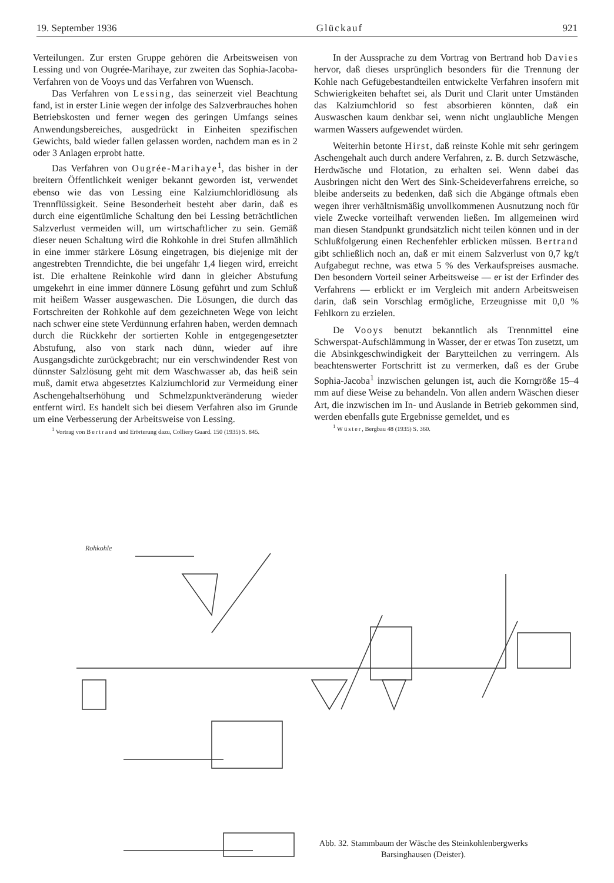19. September 1936 Glückauf 921
Verteilungen. Zur ersten Gruppe gehören die Arbeitsweisen von Lessing und von Ougrée-Marihaye, zur zweiten das Sophia-Jacoba-Verfahren von de Vooys und das Verfahren von Wuensch.
Das Verfahren von Lessing, das seinerzeit viel Beachtung fand, ist in erster Linie wegen der infolge des Salzverbrauches hohen Betriebskosten und ferner wegen des geringen Umfangs seines Anwendungsbereiches, ausgedrückt in Einheiten spezifischen Gewichts, bald wieder fallen gelassen worden, nachdem man es in 2 oder 3 Anlagen erprobt hatte.
Das Verfahren von Ougrée-Marihaye<sup>1</sup>, das bisher in der breitern Öffentlichkeit weniger bekannt geworden ist, verwendet ebenso wie das von Lessing eine Kalziumchloridlösung als Trennflüssigkeit. Seine Besonderheit besteht aber darin, daß es durch eine eigentümliche Schaltung den bei Lessing beträchtlichen Salzverlust vermeiden will, um wirtschaftlicher zu sein. Gemäß dieser neuen Schaltung wird die Rohkohle in drei Stufen allmählich in eine immer stärkere Lösung eingetragen, bis diejenige mit der angestrebten Trenndichte, die bei ungefähr 1,4 liegen wird, erreicht ist. Die erhaltene Reinkohle wird dann in gleicher Abstufung umgekehrt in eine immer dünnere Lösung geführt und zum Schluß mit heißem Wasser ausgewaschen. Die Lösungen, die durch das Fortschreiten der Rohkohle auf dem gezeichneten Wege von leicht nach schwer eine stete Verdünnung erfahren haben, werden demnach durch die Rückkehr der sortierten Kohle in entgegengesetzter Abstufung, also von stark nach dünn, wieder auf ihre Ausgangsdichte zurückgebracht; nur ein verschwindender Rest von dünnster Salzlösung geht mit dem Waschwasser ab, das heiß sein muß, damit etwa abgesetztes Kalziumchlorid zur Vermeidung einer Aschengehaltserhöhung und Schmelzpunktveränderung wieder entfernt wird. Es handelt sich bei diesem Verfahren also im Grunde um eine Verbesserung der Arbeitsweise von Lessing.
<sup>1</sup> Vortrag von Bertrand und Erörterung dazu, Colliery Guard. 150 (1935) S. 845.
In der Aussprache zu dem Vortrag von Bertrand hob Davies hervor, daß dieses ursprünglich besonders für die Trennung der Kohle nach Gefügebestandteilen entwickelte Verfahren insofern mit Schwierigkeiten behaftet sei, als Durit und Clarit unter Umständen das Kalziumchlorid so fest absorbieren könnten, daß ein Auswaschen kaum denkbar sei, wenn nicht unglaubliche Mengen warmen Wassers aufgewendet würden.
Weiterhin betonte Hirst, daß reinste Kohle mit sehr geringem Aschengehalt auch durch andere Verfahren, z. B. durch Setzwäsche, Herdwäsche und Flotation, zu erhalten sei. Wenn dabei das Ausbringen nicht den Wert des Sink-Scheideverfahrens erreiche, so bleibe anderseits zu bedenken, daß sich die Abgänge oftmals eben wegen ihrer verhältnismäßig unvollkommenen Ausnutzung noch für viele Zwecke vorteilhaft verwenden ließen. Im allgemeinen wird man diesen Standpunkt grundsätzlich nicht teilen können und in der Schlußfolgerung einen Rechenfehler erblicken müssen. Bertrand gibt schließlich noch an, daß er mit einem Salzverlust von 0,7 kg/t Aufgabegut rechne, was etwa 5 % des Verkaufspreises ausmache. Den besondern Vorteil seiner Arbeitsweise — er ist der Erfinder des Verfahrens — erblickt er im Vergleich mit andern Arbeitsweisen darin, daß sein Vorschlag ermögliche, Erzeugnisse mit 0,0 % Fehlkorn zu erzielen.
De Vooys benutzt bekanntlich als Trennmittel eine Schwerspat-Aufschlämmung in Wasser, der er etwas Ton zusetzt, um die Absinkgeschwindigkeit der Barytteilchen zu verringern. Als beachtenswerter Fortschritt ist zu vermerken, daß es der Grube Sophia-Jacoba<sup>1</sup> inzwischen gelungen ist, auch die Korngröße 15–4 mm auf diese Weise zu behandeln. Von allen andern Wäschen dieser Art, die inzwischen im In- und Auslande in Betrieb gekommen sind, werden ebenfalls gute Ergebnisse gemeldet, und es
<sup>1</sup> Wüster, Bergbau 48 (1935) S. 360.
Rohkohle
Abb. 32. Stammbaum der Wäsche des Steinkohlenbergwerks
Barsinghausen (Deister).